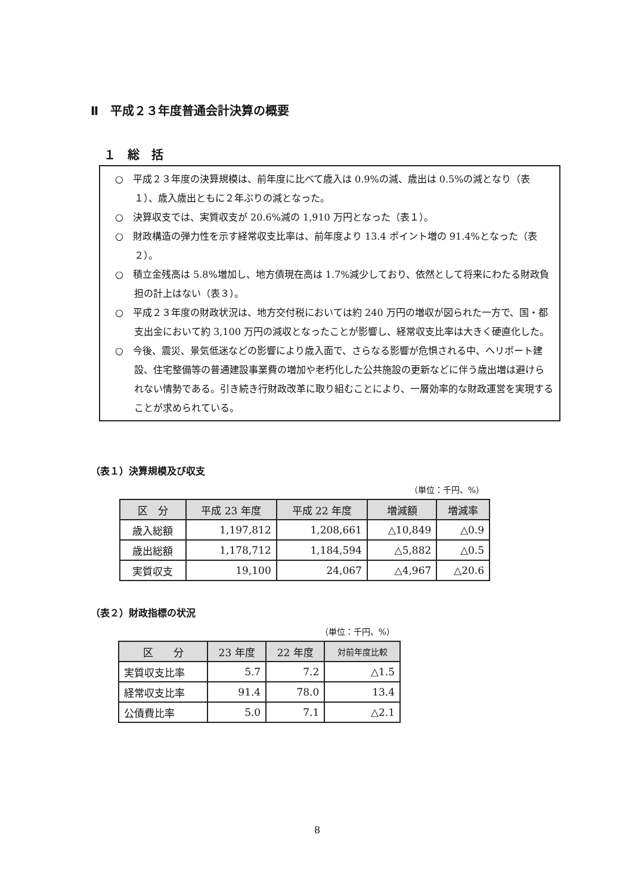Ⅱ　平成２３年度普通会計決算の概要
１　総　括
○　平成２３年度の決算規模は、前年度に比べて歳入は 0.9%の減、歳出は 0.5%の減となり（表１）、歳入歳出ともに２年ぶりの減となった。
○　決算収支では、実質収支が 20.6%減の 1,910 万円となった（表１）。
○　財政構造の弾力性を示す経常収支比率は、前年度より 13.4 ポイント増の 91.4%となった（表２）。
○　積立金残高は 5.8%増加し、地方債現在高は 1.7%減少しており、依然として将来にわたる財政負担の計上はない（表３）。
○　平成２３年度の財政状況は、地方交付税においては約 240 万円の増収が図られた一方で、国・都支出金において約 3,100 万円の減収となったことが影響し、経常収支比率は大きく硬直化した。
○　今後、震災、景気低迷などの影響により歳入面で、さらなる影響が危惧される中、ヘリポート建設、住宅整備等の普通建設事業費の増加や老朽化した公共施設の更新などに伴う歳出増は避けられない情勢である。引き続き行財政改革に取り組むことにより、一層効率的な財政運営を実現することが求められている。
（表１）決算規模及び収支
（単位：千円、%）
| 区 分 | 平成 23 年度 | 平成 22 年度 | 増減額 | 増減率 |
| --- | --- | --- | --- | --- |
| 歳入総額 | 1,197,812 | 1,208,661 | △10,849 | △0.9 |
| 歳出総額 | 1,178,712 | 1,184,594 | △5,882 | △0.5 |
| 実質収支 | 19,100 | 24,067 | △4,967 | △20.6 |
（表２）財政指標の状況
（単位：千円、%）
| 区 分 | 23 年度 | 22 年度 | 対前年度比較 |
| --- | --- | --- | --- |
| 実質収支比率 | 5.7 | 7.2 | △1.5 |
| 経常収支比率 | 91.4 | 78.0 | 13.4 |
| 公債費比率 | 5.0 | 7.1 | △2.1 |
8